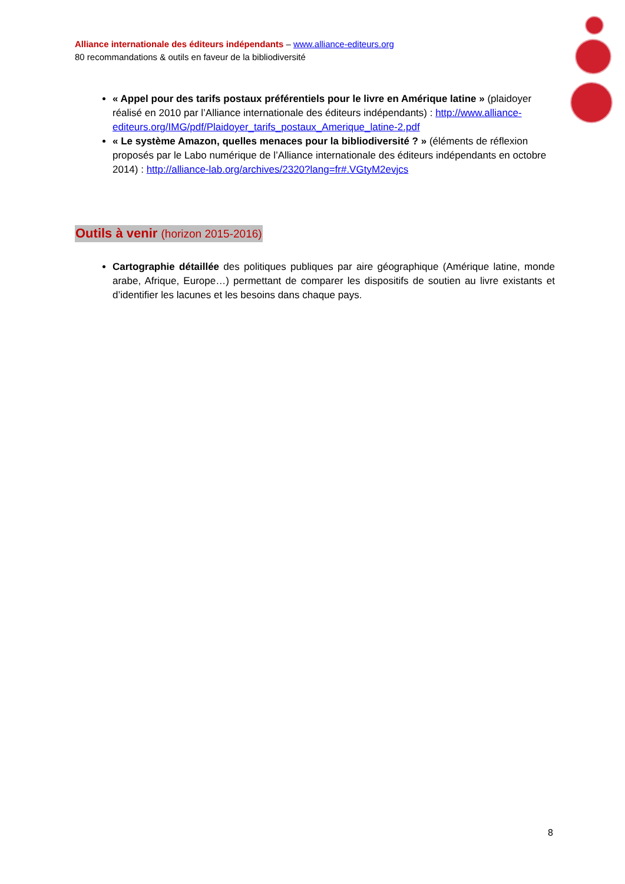Alliance internationale des éditeurs indépendants – www.alliance-editeurs.org
80 recommandations & outils en faveur de la bibliodiversité
« Appel pour des tarifs postaux préférentiels pour le livre en Amérique latine » (plaidoyer réalisé en 2010 par l’Alliance internationale des éditeurs indépendants) : http://www.alliance-editeurs.org/IMG/pdf/Plaidoyer_tarifs_postaux_Amerique_latine-2.pdf
« Le système Amazon, quelles menaces pour la bibliodiversité ? » (éléments de réflexion proposés par le Labo numérique de l’Alliance internationale des éditeurs indépendants en octobre 2014) : http://alliance-lab.org/archives/2320?lang=fr#.VGtyM2evjcs
Outils à venir (horizon 2015-2016)
Cartographie détaillée des politiques publiques par aire géographique (Amérique latine, monde arabe, Afrique, Europe…) permettant de comparer les dispositifs de soutien au livre existants et d’identifier les lacunes et les besoins dans chaque pays.
8